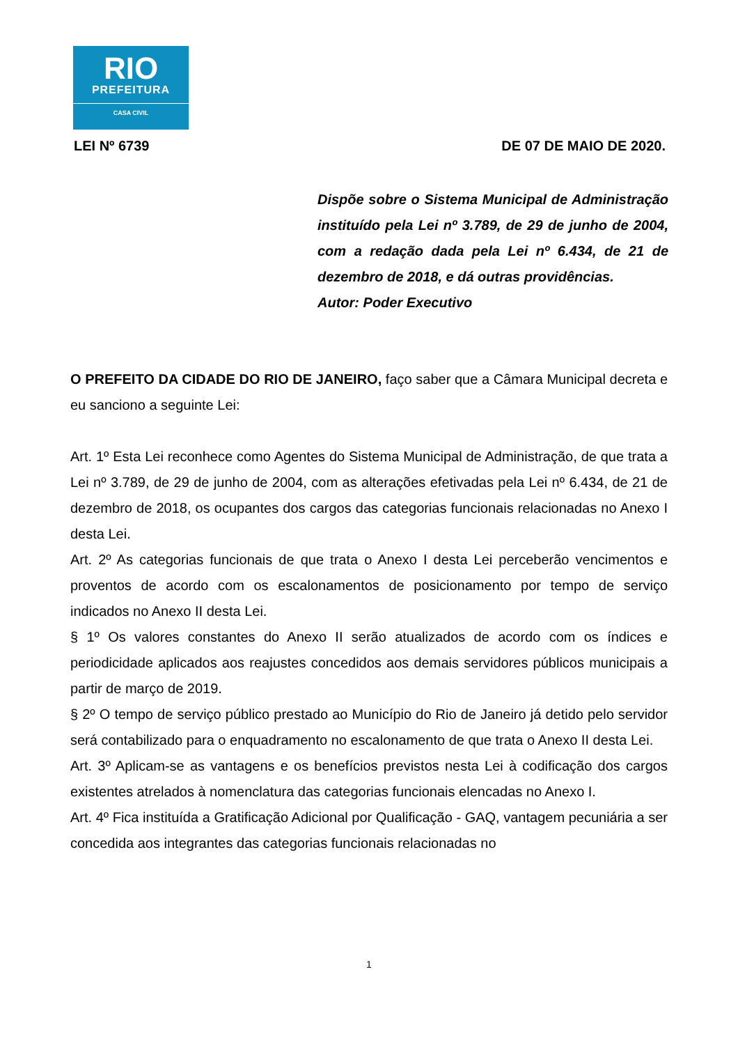RIO
PREFEITURA
CASA CIVIL
LEI Nº 6739 DE 07 DE MAIO DE 2020.
Dispõe sobre o Sistema Municipal de Administração instituído pela Lei nº 3.789, de 29 de junho de 2004, com a redação dada pela Lei nº 6.434, de 21 de dezembro de 2018, e dá outras providências.
Autor: Poder Executivo
O PREFEITO DA CIDADE DO RIO DE JANEIRO, faço saber que a Câmara Municipal decreta e eu sanciono a seguinte Lei:
Art. 1º Esta Lei reconhece como Agentes do Sistema Municipal de Administração, de que trata a Lei nº 3.789, de 29 de junho de 2004, com as alterações efetivadas pela Lei nº 6.434, de 21 de dezembro de 2018, os ocupantes dos cargos das categorias funcionais relacionadas no Anexo I desta Lei.
Art. 2º As categorias funcionais de que trata o Anexo I desta Lei perceberão vencimentos e proventos de acordo com os escalonamentos de posicionamento por tempo de serviço indicados no Anexo II desta Lei.
§ 1º Os valores constantes do Anexo II serão atualizados de acordo com os índices e periodicidade aplicados aos reajustes concedidos aos demais servidores públicos municipais a partir de março de 2019.
§ 2º O tempo de serviço público prestado ao Município do Rio de Janeiro já detido pelo servidor será contabilizado para o enquadramento no escalonamento de que trata o Anexo II desta Lei.
Art. 3º Aplicam-se as vantagens e os benefícios previstos nesta Lei à codificação dos cargos existentes atrelados à nomenclatura das categorias funcionais elencadas no Anexo I.
Art. 4º Fica instituída a Gratificação Adicional por Qualificação - GAQ, vantagem pecuniária a ser concedida aos integrantes das categorias funcionais relacionadas no
1